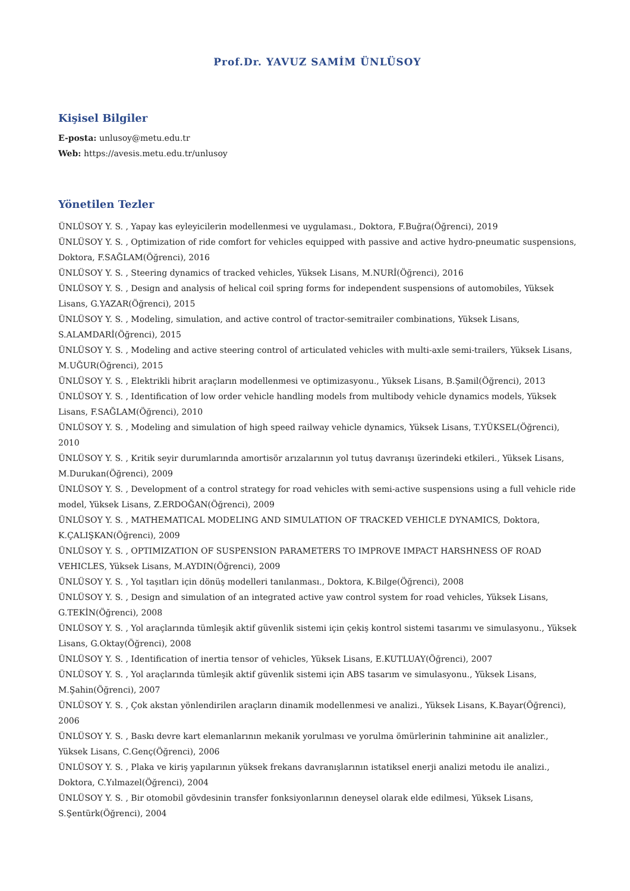Prof.Dr. YAVUZ SAMİM ÜNLÜSOY
Kişisel Bilgiler
E-posta: unlusoy@metu.edu.tr
Web: https://avesis.metu.edu.tr/unlusoy
Yönetilen Tezler
ÜNLÜSOY Y. S. , Yapay kas eyleyicilerin modellenmesi ve uygulaması., Doktora, F.Buğra(Öğrenci), 2019
ÜNLÜSOY Y. S. , Optimization of ride comfort for vehicles equipped with passive and active hydro-pneumatic suspensions, Doktora, F.SAĞLAM(Öğrenci), 2016
ÜNLÜSOY Y. S. , Steering dynamics of tracked vehicles, Yüksek Lisans, M.NURİ(Öğrenci), 2016
ÜNLÜSOY Y. S. , Design and analysis of helical coil spring forms for independent suspensions of automobiles, Yüksek Lisans, G.YAZAR(Öğrenci), 2015
ÜNLÜSOY Y. S. , Modeling, simulation, and active control of tractor-semitrailer combinations, Yüksek Lisans, S.ALAMDARİ(Öğrenci), 2015
ÜNLÜSOY Y. S. , Modeling and active steering control of articulated vehicles with multi-axle semi-trailers, Yüksek Lisans, M.UĞUR(Öğrenci), 2015
ÜNLÜSOY Y. S. , Elektrikli hibrit araçların modellenmesi ve optimizasyonu., Yüksek Lisans, B.Şamil(Öğrenci), 2013
ÜNLÜSOY Y. S. , Identification of low order vehicle handling models from multibody vehicle dynamics models, Yüksek Lisans, F.SAĞLAM(Öğrenci), 2010
ÜNLÜSOY Y. S. , Modeling and simulation of high speed railway vehicle dynamics, Yüksek Lisans, T.YÜKSEL(Öğrenci), 2010
ÜNLÜSOY Y. S. , Kritik seyir durumlarında amortisör arızalarının yol tutuş davranışı üzerindeki etkileri., Yüksek Lisans, M.Durukan(Öğrenci), 2009
ÜNLÜSOY Y. S. , Development of a control strategy for road vehicles with semi-active suspensions using a full vehicle ride model, Yüksek Lisans, Z.ERDOĞAN(Öğrenci), 2009
ÜNLÜSOY Y. S. , MATHEMATICAL MODELING AND SIMULATION OF TRACKED VEHICLE DYNAMICS, Doktora, K.ÇALIŞKAN(Öğrenci), 2009
ÜNLÜSOY Y. S. , OPTIMIZATION OF SUSPENSION PARAMETERS TO IMPROVE IMPACT HARSHNESS OF ROAD VEHICLES, Yüksek Lisans, M.AYDIN(Öğrenci), 2009
ÜNLÜSOY Y. S. , Yol taşıtları için dönüş modelleri tanılanması., Doktora, K.Bilge(Öğrenci), 2008
ÜNLÜSOY Y. S. , Design and simulation of an integrated active yaw control system for road vehicles, Yüksek Lisans, G.TEKİN(Öğrenci), 2008
ÜNLÜSOY Y. S. , Yol araçlarında tümleşik aktif güvenlik sistemi için çekiş kontrol sistemi tasarımı ve simulasyonu., Yüksek Lisans, G.Oktay(Öğrenci), 2008
ÜNLÜSOY Y. S. , Identification of inertia tensor of vehicles, Yüksek Lisans, E.KUTLUAY(Öğrenci), 2007
ÜNLÜSOY Y. S. , Yol araçlarında tümleşik aktif güvenlik sistemi için ABS tasarım ve simulasyonu., Yüksek Lisans, M.Şahin(Öğrenci), 2007
ÜNLÜSOY Y. S. , Çok akstan yönlendirilen araçların dinamik modellenmesi ve analizi., Yüksek Lisans, K.Bayar(Öğrenci), 2006
ÜNLÜSOY Y. S. , Baskı devre kart elemanlarının mekanik yorulması ve yorulma ömürlerinin tahminine ait analizler., Yüksek Lisans, C.Genç(Öğrenci), 2006
ÜNLÜSOY Y. S. , Plaka ve kiriş yapılarının yüksek frekans davranışlarının istatiksel enerji analizi metodu ile analizi., Doktora, C.Yılmazel(Öğrenci), 2004
ÜNLÜSOY Y. S. , Bir otomobil gövdesinin transfer fonksiyonlarının deneysel olarak elde edilmesi, Yüksek Lisans, S.Şentürk(Öğrenci), 2004